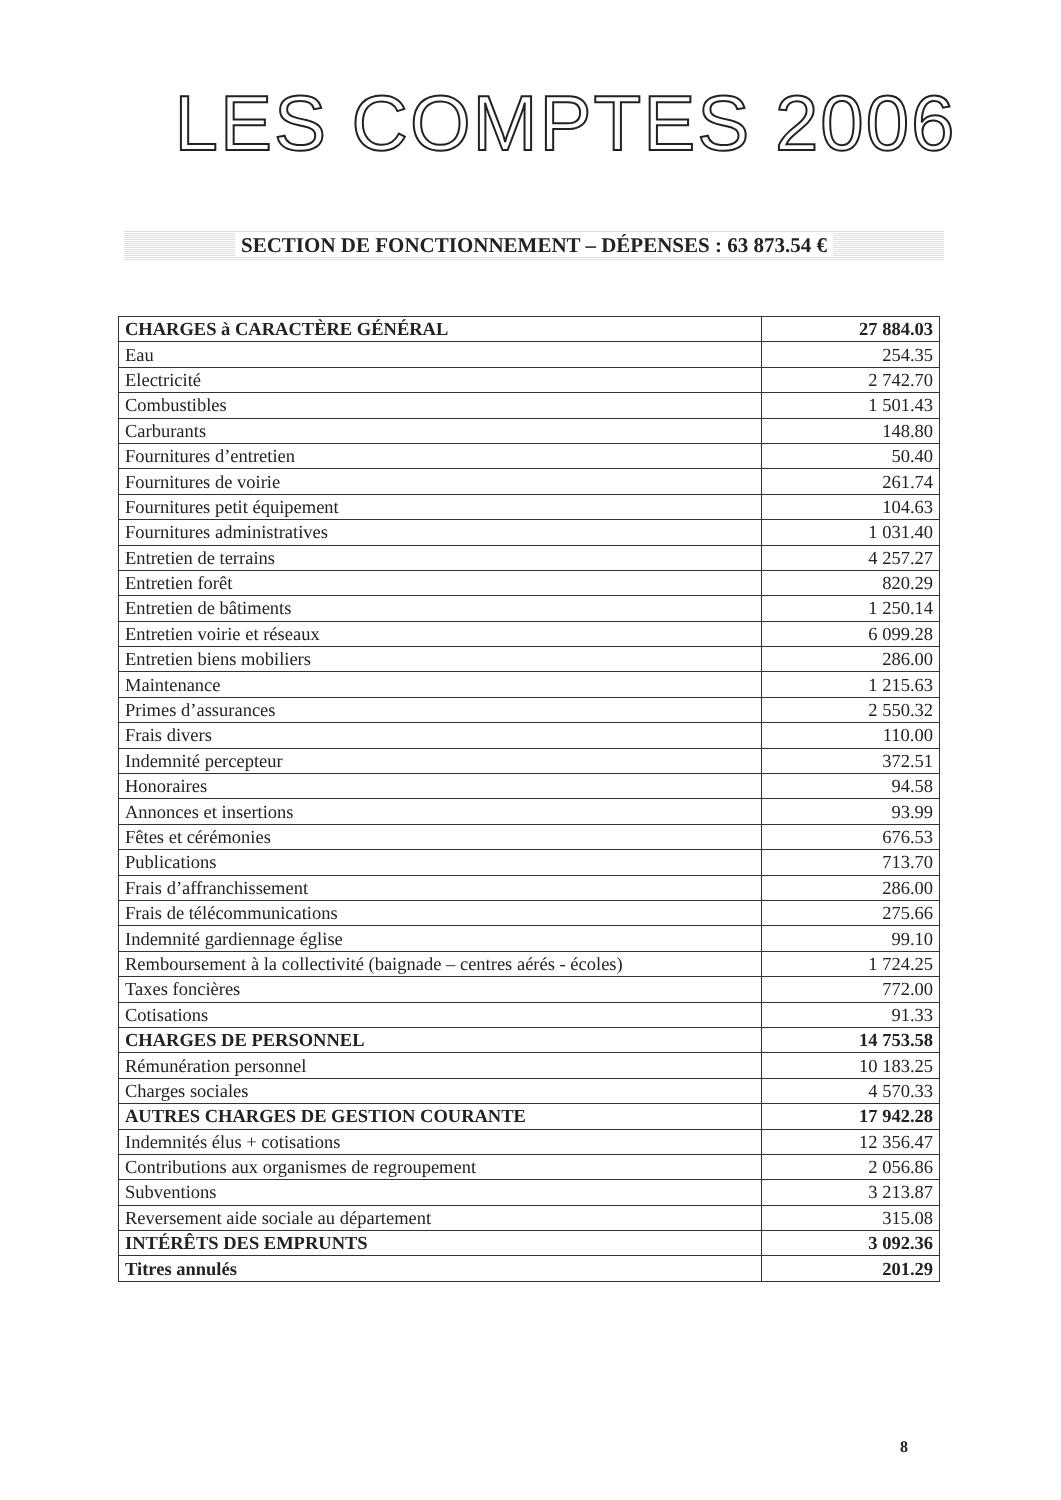LES COMPTES 2006
SECTION DE FONCTIONNEMENT – DÉPENSES : 63 873.54 €
| CHARGES à CARACTÈRE GÉNÉRAL | 27 884.03 |
| Eau | 254.35 |
| Electricité | 2 742.70 |
| Combustibles | 1 501.43 |
| Carburants | 148.80 |
| Fournitures d’entretien | 50.40 |
| Fournitures de voirie | 261.74 |
| Fournitures petit équipement | 104.63 |
| Fournitures administratives | 1 031.40 |
| Entretien de terrains | 4 257.27 |
| Entretien forêt | 820.29 |
| Entretien de bâtiments | 1 250.14 |
| Entretien voirie et réseaux | 6 099.28 |
| Entretien biens mobiliers | 286.00 |
| Maintenance | 1 215.63 |
| Primes d’assurances | 2 550.32 |
| Frais divers | 110.00 |
| Indemnité percepteur | 372.51 |
| Honoraires | 94.58 |
| Annonces et insertions | 93.99 |
| Fêtes et cérémonies | 676.53 |
| Publications | 713.70 |
| Frais d’affranchissement | 286.00 |
| Frais de télécommunications | 275.66 |
| Indemnité gardiennage église | 99.10 |
| Remboursement à la collectivité (baignade – centres aérés - écoles) | 1 724.25 |
| Taxes foncières | 772.00 |
| Cotisations | 91.33 |
| CHARGES DE PERSONNEL | 14 753.58 |
| Rémunération personnel | 10 183.25 |
| Charges sociales | 4 570.33 |
| AUTRES CHARGES DE GESTION COURANTE | 17 942.28 |
| Indemnités élus + cotisations | 12 356.47 |
| Contributions aux organismes de regroupement | 2 056.86 |
| Subventions | 3 213.87 |
| Reversement aide sociale au département | 315.08 |
| INTÉRÊTS DES EMPRUNTS | 3 092.36 |
| Titres annulés | 201.29 |
8